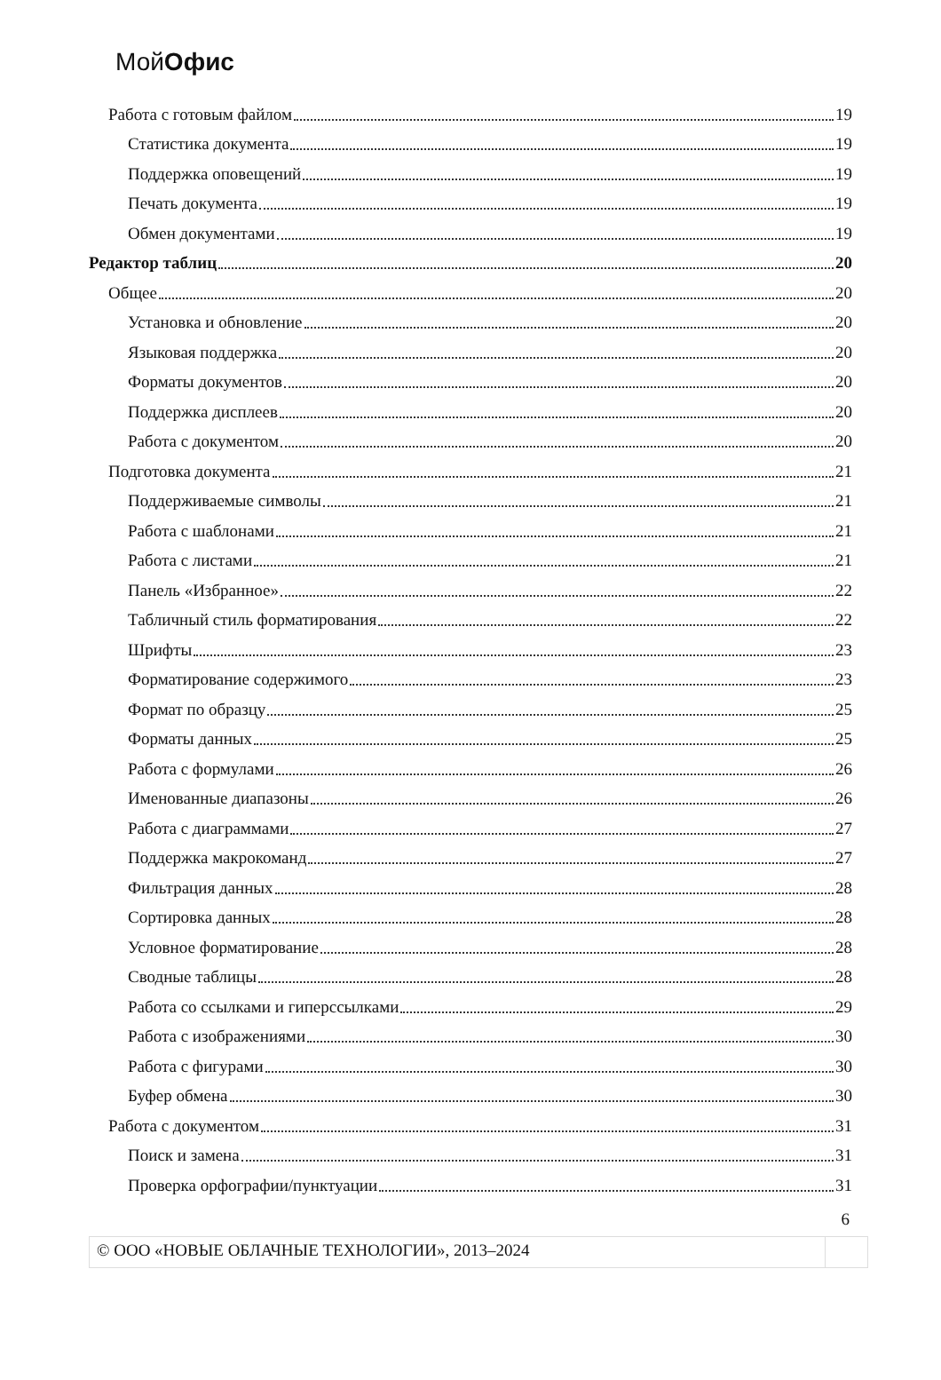МойОфис
Работа с готовым файлом 19
Статистика документа 19
Поддержка оповещений 19
Печать документа 19
Обмен документами 19
Редактор таблиц 20
Общее 20
Установка и обновление 20
Языковая поддержка 20
Форматы документов 20
Поддержка дисплеев 20
Работа с документом 20
Подготовка документа 21
Поддерживаемые символы 21
Работа с шаблонами 21
Работа с листами 21
Панель «Избранное» 22
Табличный стиль форматирования 22
Шрифты 23
Форматирование содержимого 23
Формат по образцу 25
Форматы данных 25
Работа с формулами 26
Именованные диапазоны 26
Работа с диаграммами 27
Поддержка макрокоманд 27
Фильтрация данных 28
Сортировка данных 28
Условное форматирование 28
Сводные таблицы 28
Работа со ссылками и гиперссылками 29
Работа с изображениями 30
Работа с фигурами 30
Буфер обмена 30
Работа с документом 31
Поиск и замена 31
Проверка орфографии/пунктуации 31
6
© ООО «НОВЫЕ ОБЛАЧНЫЕ ТЕХНОЛОГИИ», 2013–2024